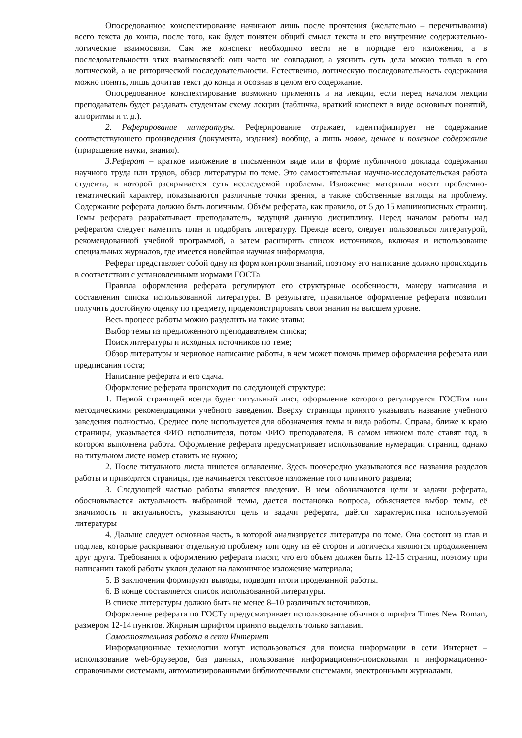Опосредованное конспектирование начинают лишь после прочтения (желательно – перечитывания) всего текста до конца, после того, как будет понятен общий смысл текста и его внутренние содержательно-логические взаимосвязи. Сам же конспект необходимо вести не в порядке его изложения, а в последовательности этих взаимосвязей: они часто не совпадают, а уяснить суть дела можно только в его логической, а не риторической последовательности. Естественно, логическую последовательность содержания можно понять, лишь дочитав текст до конца и осознав в целом его содержание.
Опосредованное конспектирование возможно применять и на лекции, если перед началом лекции преподаватель будет раздавать студентам схему лекции (табличка, краткий конспект в виде основных понятий, алгоритмы и т. д.).
2. Реферирование литературы. Реферирование отражает, идентифицирует не содержание соответствующего произведения (документа, издания) вообще, а лишь новое, ценное и полезное содержание (приращение науки, знания).
3.Реферат – краткое изложение в письменном виде или в форме публичного доклада содержания научного труда или трудов, обзор литературы по теме. Это самостоятельная научно-исследовательская работа студента, в которой раскрывается суть исследуемой проблемы. Изложение материала носит проблемно-тематический характер, показываются различные точки зрения, а также собственные взгляды на проблему. Содержание реферата должно быть логичным. Объём реферата, как правило, от 5 до 15 машинописных страниц. Темы реферата разрабатывает преподаватель, ведущий данную дисциплину. Перед началом работы над рефератом следует наметить план и подобрать литературу. Прежде всего, следует пользоваться литературой, рекомендованной учебной программой, а затем расширить список источников, включая и использование специальных журналов, где имеется новейшая научная информация.
Реферат представляет собой одну из форм контроля знаний, поэтому его написание должно происходить в соответствии с установленными нормами ГОСТа.
Правила оформления реферата регулируют его структурные особенности, манеру написания и составления списка использованной литературы. В результате, правильное оформление реферата позволит получить достойную оценку по предмету, продемонстрировать свои знания на высшем уровне.
Весь процесс работы можно разделить на такие этапы:
Выбор темы из предложенного преподавателем списка;
Поиск литературы и исходных источников по теме;
Обзор литературы и черновое написание работы, в чем может помочь пример оформления реферата или предписания госта;
Написание реферата и его сдача.
Оформление реферата происходит по следующей структуре:
1. Первой страницей всегда будет титульный лист, оформление которого регулируется ГОСТом или методическими рекомендациями учебного заведения. Вверху страницы принято указывать название учебного заведения полностью. Среднее поле используется для обозначения темы и вида работы. Справа, ближе к краю страницы, указывается ФИО исполнителя, потом ФИО преподавателя. В самом нижнем поле ставят год, в котором выполнена работа. Оформление реферата предусматривает использование нумерации страниц, однако на титульном листе номер ставить не нужно;
2. После титульного листа пишется оглавление. Здесь поочередно указываются все названия разделов работы и приводятся страницы, где начинается текстовое изложение того или иного раздела;
3. Следующей частью работы является введение. В нем обозначаются цели и задачи реферата, обосновывается актуальность выбранной темы, дается постановка вопроса, объясняется выбор темы, её значимость и актуальность, указываются цель и задачи реферата, даётся характеристика используемой литературы
4. Дальше следует основная часть, в которой анализируется литература по теме. Она состоит из глав и подглав, которые раскрывают отдельную проблему или одну из её сторон и логически являются продолжением друг друга. Требования к оформлению реферата гласят, что его объем должен быть 12-15 страниц, поэтому при написании такой работы уклон делают на лаконичное изложение материала;
5. В заключении формируют выводы, подводят итоги проделанной работы.
6. В конце составляется список использованной литературы.
В списке литературы должно быть не менее 8–10 различных источников.
Оформление реферата по ГОСТу предусматривает использование обычного шрифта Times New Roman, размером 12-14 пунктов. Жирным шрифтом принято выделять только заглавия.
Самостоятельная работа в сети Интернет
Информационные технологии могут использоваться для поиска информации в сети Интернет – использование web-браузеров, баз данных, пользование информационно-поисковыми и информационно-справочными системами, автоматизированными библиотечными системами, электронными журналами.